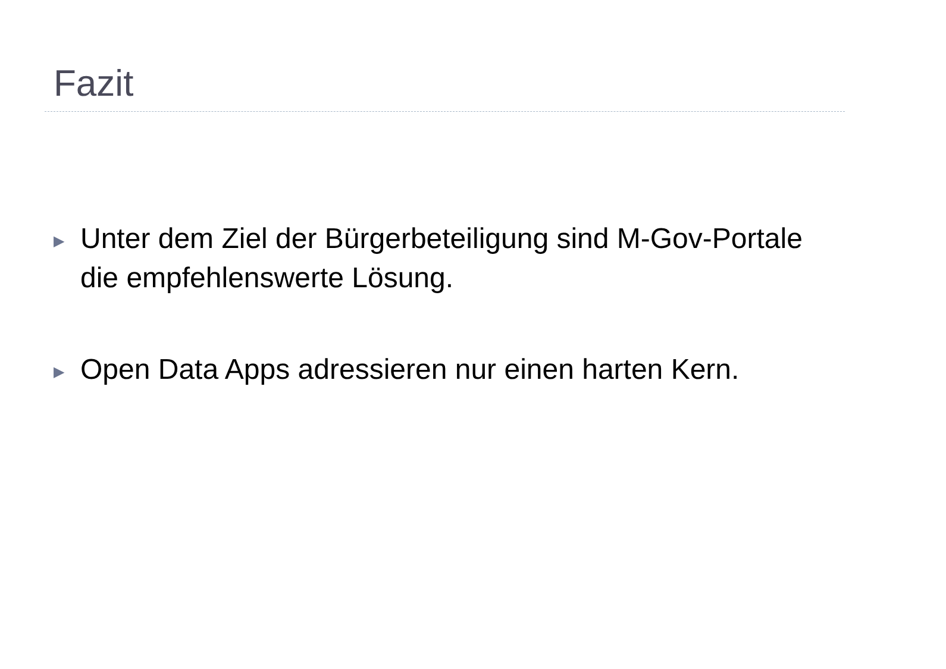Fazit
▶ Unter dem Ziel der Bürgerbeteiligung sind M-Gov-Portale die empfehlenswerte Lösung.
▶ Open Data Apps adressieren nur einen harten Kern.